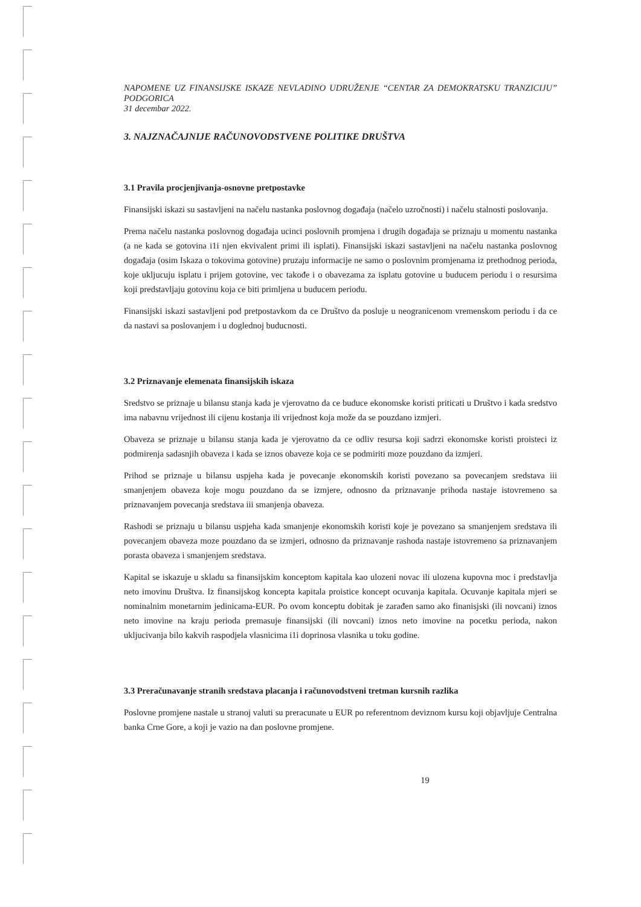NAPOMENE UZ FINANSIJSKE ISKAZE NEVLADINO UDRUŽENJE “CENTAR ZA DEMOKRATSKU TRANZICIJU” PODGORICA
31 decembar 2022.
3. NAJZNAČAJNIJE RAČUNOVODSTVENE POLITIKE DRUŠTVA
3.1 Pravila procjenjivanja-osnovne pretpostavke
Finansijski iskazi su sastavljeni na načelu nastanka poslovnog događaja (načelo uzročnosti) i načelu stalnosti poslovanja.
Prema načelu nastanka poslovnog događaja ucinci poslovnih promjena i drugih događaja se priznaju u momentu nastanka (a ne kada se gotovina i1i njen ekvivalent primi ili isplati). Finansijski iskazi sastavljeni na načelu nastanka poslovnog događaja (osim Iskaza o tokovima gotovine) pruzaju informacije ne samo o poslovnim promjenama iz prethodnog perioda, koje ukljucuju isplatu i prijem gotovine, vec takođe i o obavezama za isplatu gotovine u buducem periodu i o resursima koji predstavljaju gotovinu koja ce biti primljena u buducem periodu.
Finansijski iskazi sastavljeni pod pretpostavkom da ce Društvo da posluje u neogranicenom vremenskom periodu i da ce da nastavi sa poslovanjem i u doglednoj buducnosti.
3.2 Priznavanje elemenata finansijskih iskaza
Sredstvo se priznaje u bilansu stanja kada je vjerovatno da ce buduce ekonomske koristi priticati u Društvo i kada sredstvo ima nabavnu vrijednost ili cijenu kostanja ili vrijednost koja može da se pouzdano izmjeri.
Obaveza se priznaje u bilansu stanja kada je vjerovatno da ce odliv resursa koji sadrzi ekonomske koristi proisteci iz podmirenja sadasnjih obaveza i kada se iznos obaveze koja ce se podmiriti moze pouzdano da izmjeri.
Prihod se priznaje u bilansu uspjeha kada je povecanje ekonomskih koristi povezano sa povecanjem sredstava iii smanjenjem obaveza koje mogu pouzdano da se izmjere, odnosno da priznavanje prihoda nastaje istovremeno sa priznavanjem povecanja sredstava iii smanjenja obaveza.
Rashodi se priznaju u bilansu uspjeha kada smanjenje ekonomskih koristi koje je povezano sa smanjenjem sredstava ili povecanjem obaveza moze pouzdano da se izmjeri, odnosno da priznavanje rashoda nastaje istovremeno sa priznavanjem porasta obaveza i smanjenjem sredstava.
Kapital se iskazuje u skladu sa finansijskim konceptom kapitala kao ulozeni novac ili ulozena kupovna moc i predstavlja neto imovinu Društva. Iz finansijskog koncepta kapitala proistice koncept ocuvanja kapitala. Ocuvanje kapitala mjeri se nominalnim monetarnim jedinicama-EUR. Po ovom konceptu dobitak je zarađen samo ako finanisjski (ili novcani) iznos neto imovine na kraju perioda premasuje finansijski (ili novcani) iznos neto imovine na pocetku perioda, nakon ukljucivanja bilo kakvih raspodjela vlasnicima i1i doprinosa vlasnika u toku godine.
3.3 Preračunavanje stranih sredstava placanja i računovodstveni tretman kursnih razlika
Poslovne promjene nastale u stranoj valuti su preracunate u EUR po referentnom deviznom kursu koji objavljuje Centralna banka Crne Gore, a koji je vazio na dan poslovne promjene.
19